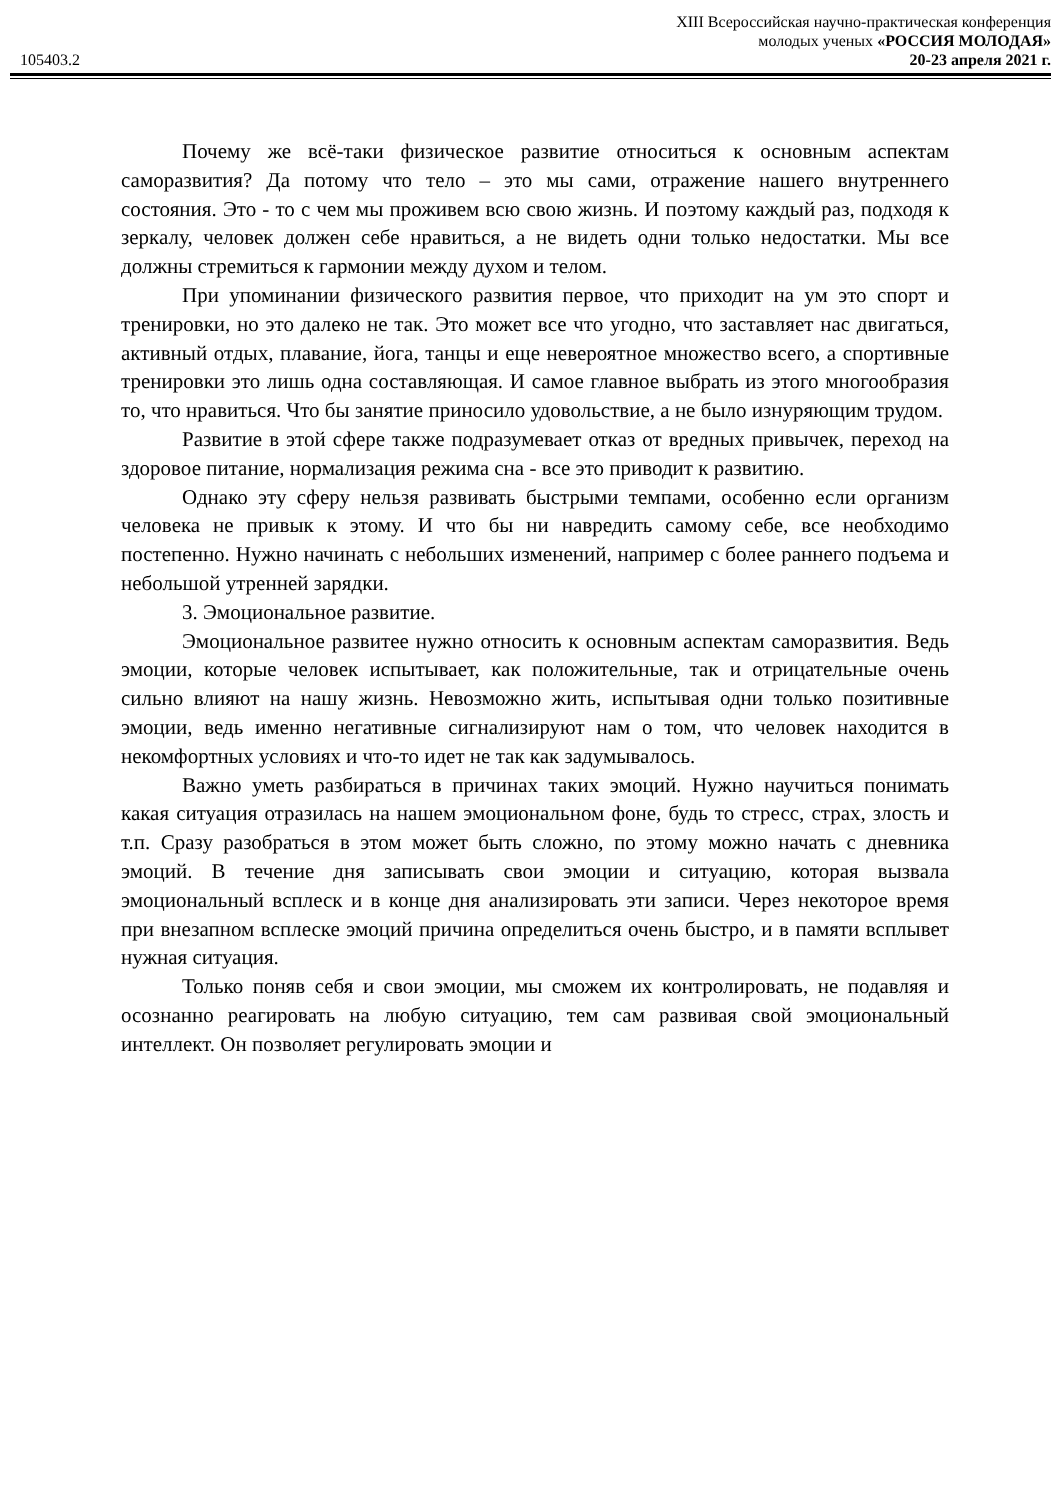XIII Всероссийская научно-практическая конференция
молодых ученых «РОССИЯ МОЛОДАЯ»
105403.2 20-23 апреля 2021 г.
Почему же всё-таки физическое развитие относиться к основным аспектам саморазвития? Да потому что тело – это мы сами, отражение нашего внутреннего состояния. Это - то с чем мы проживем всю свою жизнь. И поэтому каждый раз, подходя к зеркалу, человек должен себе нравиться, а не видеть одни только недостатки. Мы все должны стремиться к гармонии между духом и телом.
При упоминании физического развития первое, что приходит на ум это спорт и тренировки, но это далеко не так. Это может все что угодно, что заставляет нас двигаться, активный отдых, плавание, йога, танцы и еще невероятное множество всего, а спортивные тренировки это лишь одна составляющая. И самое главное выбрать из этого многообразия то, что нравиться. Что бы занятие приносило удовольствие, а не было изнуряющим трудом.
Развитие в этой сфере также подразумевает отказ от вредных привычек, переход на здоровое питание, нормализация режима сна - все это приводит к развитию.
Однако эту сферу нельзя развивать быстрыми темпами, особенно если организм человека не привык к этому. И что бы ни навредить самому себе, все необходимо постепенно. Нужно начинать с небольших изменений, например с более раннего подъема и небольшой утренней зарядки.
3. Эмоциональное развитие.
Эмоциональное развитее нужно относить к основным аспектам саморазвития. Ведь эмоции, которые человек испытывает, как положительные, так и отрицательные очень сильно влияют на нашу жизнь. Невозможно жить, испытывая одни только позитивные эмоции, ведь именно негативные сигнализируют нам о том, что человек находится в некомфортных условиях и что-то идет не так как задумывалось.
Важно уметь разбираться в причинах таких эмоций. Нужно научиться понимать какая ситуация отразилась на нашем эмоциональном фоне, будь то стресс, страх, злость и т.п. Сразу разобраться в этом может быть сложно, по этому можно начать с дневника эмоций. В течение дня записывать свои эмоции и ситуацию, которая вызвала эмоциональный всплеск и в конце дня анализировать эти записи. Через некоторое время при внезапном всплеске эмоций причина определиться очень быстро, и в памяти всплывет нужная ситуация.
Только поняв себя и свои эмоции, мы сможем их контролировать, не подавляя и осознанно реагировать на любую ситуацию, тем сам развивая свой эмоциональный интеллект. Он позволяет регулировать эмоции и